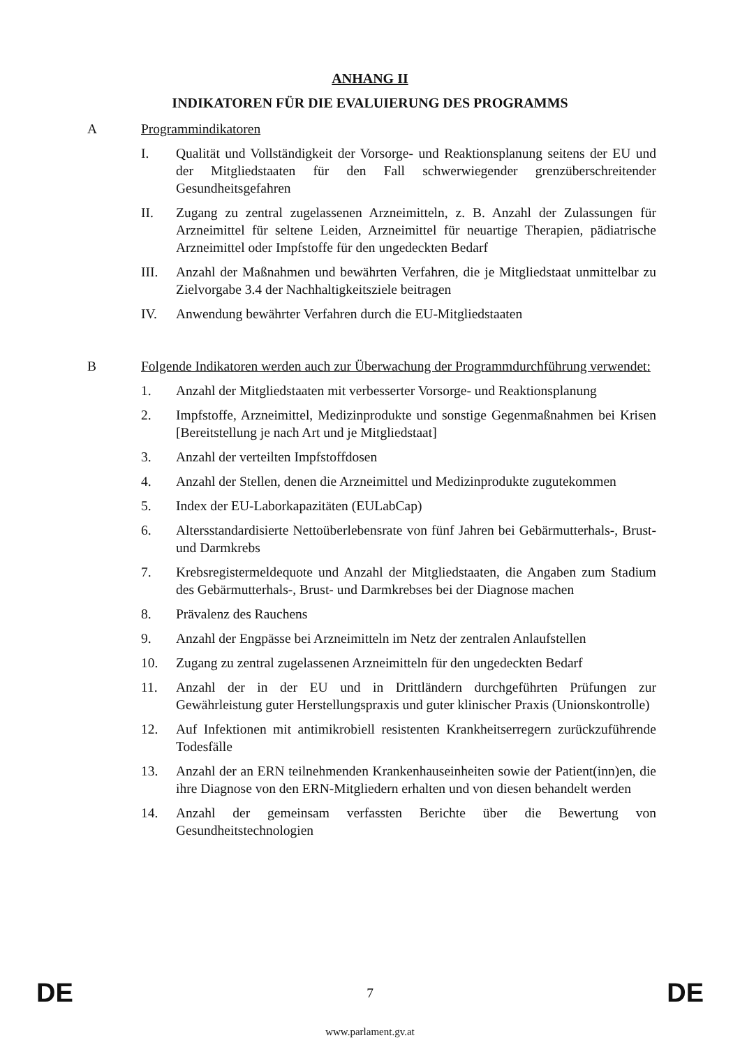ANHANG II
INDIKATOREN FÜR DIE EVALUIERUNG DES PROGRAMMS
A Programmindikatoren
I. Qualität und Vollständigkeit der Vorsorge- und Reaktionsplanung seitens der EU und der Mitgliedstaaten für den Fall schwerwiegender grenzüberschreitender Gesundheitsgefahren
II. Zugang zu zentral zugelassenen Arzneimitteln, z. B. Anzahl der Zulassungen für Arzneimittel für seltene Leiden, Arzneimittel für neuartige Therapien, pädiatrische Arzneimittel oder Impfstoffe für den ungedeckten Bedarf
III. Anzahl der Maßnahmen und bewährten Verfahren, die je Mitgliedstaat unmittelbar zu Zielvorgabe 3.4 der Nachhaltigkeitsziele beitragen
IV. Anwendung bewährter Verfahren durch die EU-Mitgliedstaaten
B Folgende Indikatoren werden auch zur Überwachung der Programmdurchführung verwendet:
1. Anzahl der Mitgliedstaaten mit verbesserter Vorsorge- und Reaktionsplanung
2. Impfstoffe, Arzneimittel, Medizinprodukte und sonstige Gegenmaßnahmen bei Krisen [Bereitstellung je nach Art und je Mitgliedstaat]
3. Anzahl der verteilten Impfstoffdosen
4. Anzahl der Stellen, denen die Arzneimittel und Medizinprodukte zugutekommen
5. Index der EU-Laborkapazitäten (EULabCap)
6. Altersstandardisierte Nettoüberlebensrate von fünf Jahren bei Gebärmutterhals-, Brust- und Darmkrebs
7. Krebsregistermeldequote und Anzahl der Mitgliedstaaten, die Angaben zum Stadium des Gebärmutterhals-, Brust- und Darmkrebses bei der Diagnose machen
8. Prävalenz des Rauchens
9. Anzahl der Engpässe bei Arzneimitteln im Netz der zentralen Anlaufstellen
10. Zugang zu zentral zugelassenen Arzneimitteln für den ungedeckten Bedarf
11. Anzahl der in der EU und in Drittländern durchgeführten Prüfungen zur Gewährleistung guter Herstellungspraxis und guter klinischer Praxis (Unionskontrolle)
12. Auf Infektionen mit antimikrobiell resistenten Krankheitserregern zurückzuführende Todesfälle
13. Anzahl der an ERN teilnehmenden Krankenhauseinheiten sowie der Patient(inn)en, die ihre Diagnose von den ERN-Mitgliedern erhalten und von diesen behandelt werden
14. Anzahl der gemeinsam verfassten Berichte über die Bewertung von Gesundheitstechnologien
DE 7 DE
www.parlament.gv.at